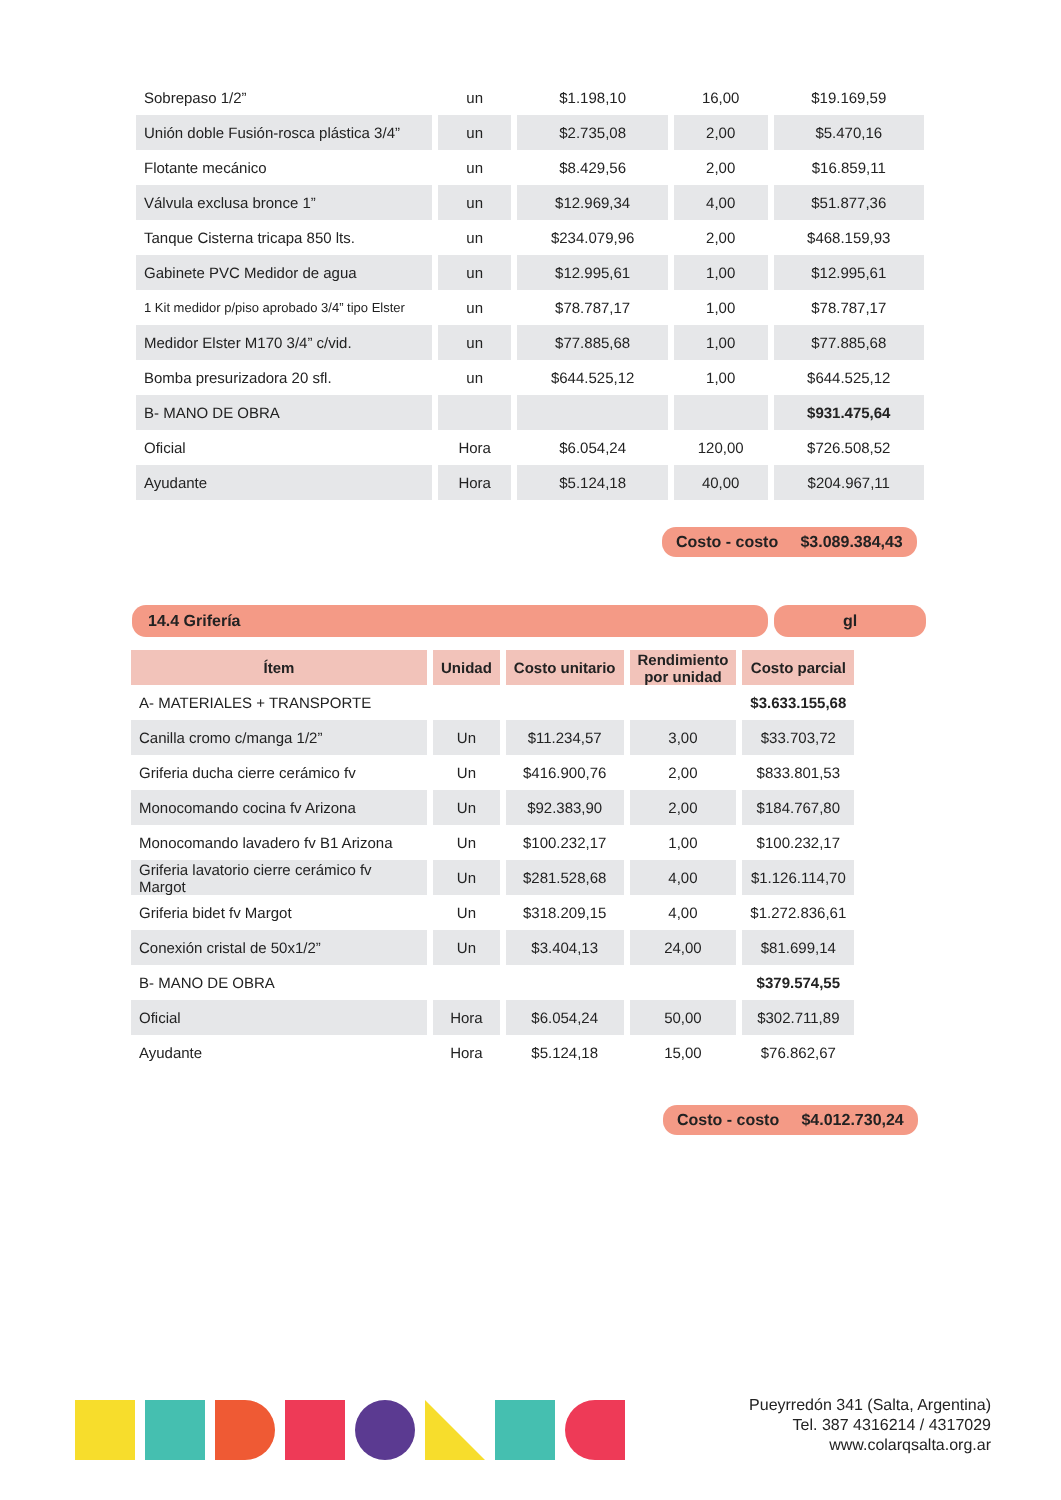| Sobrepaso 1/2” | un | $1.198,10 | 16,00 | $19.169,59 |
| Unión doble Fusión-rosca plástica 3/4” | un | $2.735,08 | 2,00 | $5.470,16 |
| Flotante mecánico | un | $8.429,56 | 2,00 | $16.859,11 |
| Válvula exclusa bronce 1” | un | $12.969,34 | 4,00 | $51.877,36 |
| Tanque Cisterna tricapa 850 lts. | un | $234.079,96 | 2,00 | $468.159,93 |
| Gabinete PVC Medidor de agua | un | $12.995,61 | 1,00 | $12.995,61 |
| 1 Kit medidor p/piso aprobado 3/4” tipo Elster | un | $78.787,17 | 1,00 | $78.787,17 |
| Medidor Elster M170 3/4” c/vid. | un | $77.885,68 | 1,00 | $77.885,68 |
| Bomba presurizadora 20 sfl. | un | $644.525,12 | 1,00 | $644.525,12 |
| B- MANO DE OBRA | | | | $931.475,64 |
| Oficial | Hora | $6.054,24 | 120,00 | $726.508,52 |
| Ayudante | Hora | $5.124,18 | 40,00 | $204.967,11 |
Costo - costo $3.089.384,43
14.4 Grifería gl
| Ítem | Unidad | Costo unitario | Rendimiento por unidad | Costo parcial |
| --- | --- | --- | --- | --- |
| A- MATERIALES + TRANSPORTE | | | | $3.633.155,68 |
| Canilla cromo c/manga 1/2” | Un | $11.234,57 | 3,00 | $33.703,72 |
| Griferia ducha cierre cerámico fv | Un | $416.900,76 | 2,00 | $833.801,53 |
| Monocomando cocina fv Arizona | Un | $92.383,90 | 2,00 | $184.767,80 |
| Monocomando lavadero fv B1 Arizona | Un | $100.232,17 | 1,00 | $100.232,17 |
| Griferia lavatorio cierre cerámico fv Margot | Un | $281.528,68 | 4,00 | $1.126.114,70 |
| Griferia bidet fv Margot | Un | $318.209,15 | 4,00 | $1.272.836,61 |
| Conexión cristal de 50x1/2” | Un | $3.404,13 | 24,00 | $81.699,14 |
| B- MANO DE OBRA | | | | $379.574,55 |
| Oficial | Hora | $6.054,24 | 50,00 | $302.711,89 |
| Ayudante | Hora | $5.124,18 | 15,00 | $76.862,67 |
Costo - costo $4.012.730,24
Pueyrredón 341 (Salta, Argentina)
Tel. 387 4316214 / 4317029
www.colarqsalta.org.ar